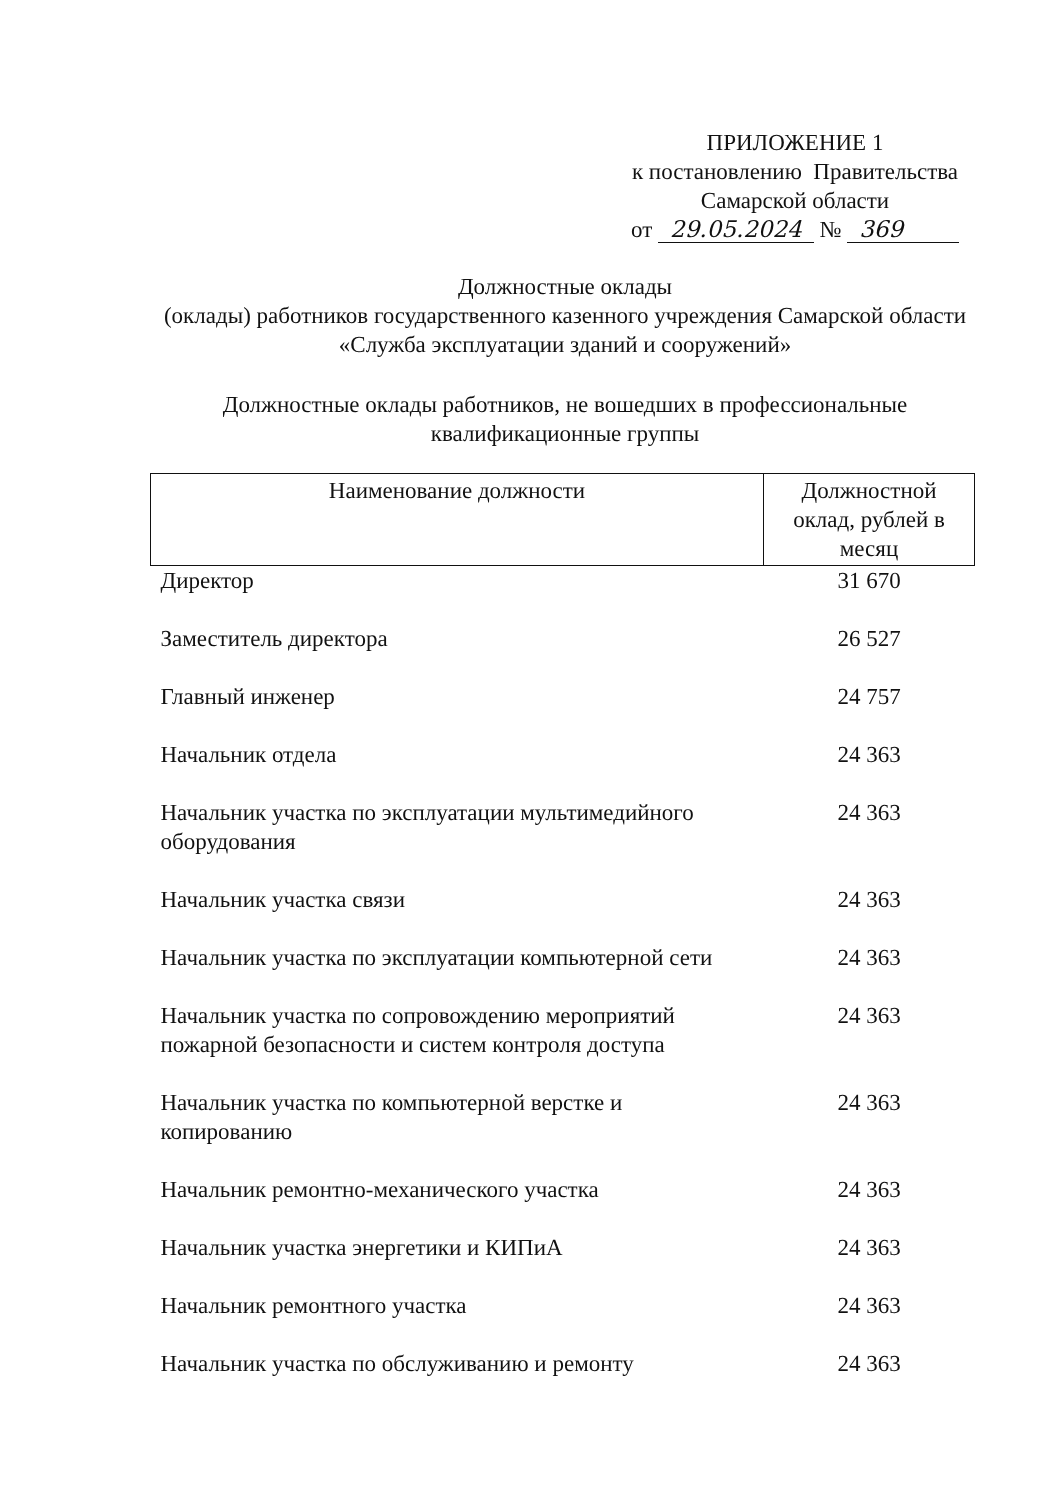ПРИЛОЖЕНИЕ 1
к постановлению Правительства
Самарской области
от 29.05.2024 № 369
Должностные оклады
(оклады) работников государственного казенного учреждения Самарской области «Служба эксплуатации зданий и сооружений»
Должностные оклады работников, не вошедших в профессиональные квалификационные группы
| Наименование должности | Должностной оклад, рублей в месяц |
| --- | --- |
| Директор | 31 670 |
| Заместитель директора | 26 527 |
| Главный инженер | 24 757 |
| Начальник отдела | 24 363 |
| Начальник участка по эксплуатации мультимедийного оборудования | 24 363 |
| Начальник участка связи | 24 363 |
| Начальник участка по эксплуатации компьютерной сети | 24 363 |
| Начальник участка по сопровождению мероприятий пожарной безопасности и систем контроля доступа | 24 363 |
| Начальник участка по компьютерной верстке и копированию | 24 363 |
| Начальник ремонтно-механического участка | 24 363 |
| Начальник участка энергетики и КИПиА | 24 363 |
| Начальник ремонтного участка | 24 363 |
| Начальник участка по обслуживанию и ремонту | 24 363 |